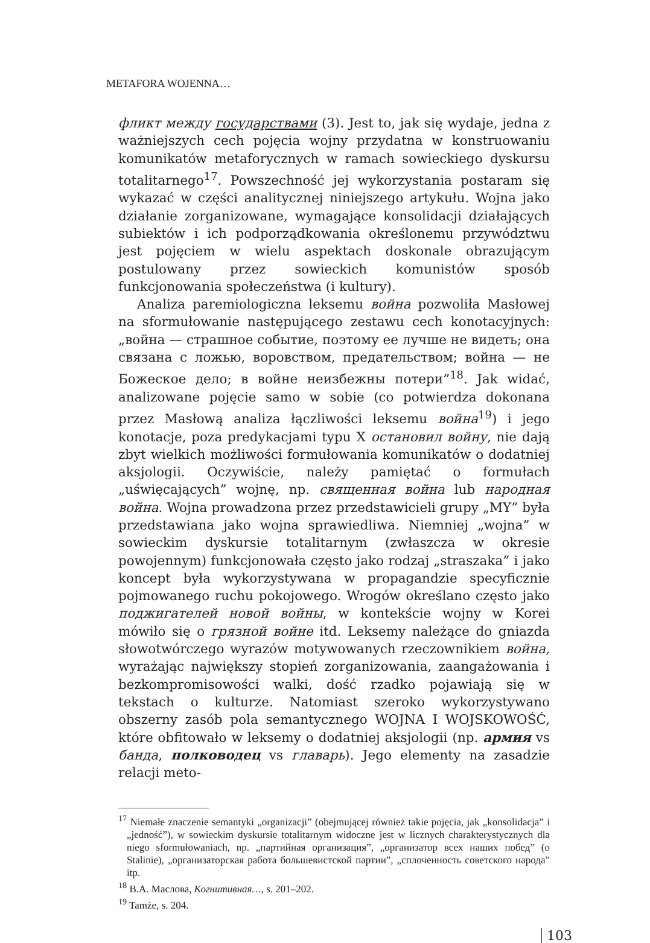METAFORA WOJENNA…
фликт между государствами (3). Jest to, jak się wydaje, jedna z ważniejszych cech pojęcia wojny przydatna w konstruowaniu komunikatów metaforycznych w ramach sowieckiego dyskursu totalitarnego<sup>17</sup>. Powszechność jej wykorzystania postaram się wykazać w części analitycznej niniejszego artykułu. Wojna jako działanie zorganizowane, wymagające konsolidacji działających subiektów i ich podporządkowania określonemu przywództwu jest pojęciem w wielu aspektach doskonale obrazującym postulowany przez sowieckich komunistów sposób funkcjonowania społeczeństwa (i kultury).
Analiza paremiologiczna leksemu война pozwoliła Masłowej na sformułowanie następującego zestawu cech konotacyjnych: „война — страшное событие, поэтому ее лучше не видеть; она связана с ложью, воровством, предательством; война — не Божеское дело; в войне неизбежны потери”<sup>18</sup>. Jak widać, analizowane pojęcie samo w sobie (co potwierdza dokonana przez Masłową analiza łączliwości leksemu война<sup>19</sup>) i jego konotacje, poza predykacjami typu X остановил войну, nie dają zbyt wielkich możliwości formułowania komunikatów o dodatniej aksjologii. Oczywiście, należy pamiętać o formułach „uświęcających” wojnę, np. священная война lub народная война. Wojna prowadzona przez przedstawicieli grupy „MY” była przedstawiana jako wojna sprawiedliwa. Niemniej „wojna” w sowieckim dyskursie totalitarnym (zwłaszcza w okresie powojennym) funkcjonowała często jako rodzaj „straszaka” i jako koncept była wykorzystywana w propagandzie specyficznie pojmowanego ruchu pokojowego. Wrogów określano często jako поджигателей новой войны, w kontekście wojny w Korei mówiło się o грязной войне itd. Leksemy należące do gniazda słowotwórczego wyrazów motywowanych rzeczownikiem война, wyrażając największy stopień zorganizowania, zaangażowania i bezkompromisowości walki, dość rzadko pojawiają się w tekstach o kulturze. Natomiast szeroko wykorzystywano obszerny zasób pola semantycznego WOJNA I WOJSKOWOŚĆ, które obfitowało w leksemy o dodatniej aksjologii (np. армия vs банда, полководец vs главарь). Jego elementy na zasadzie relacji meto-
<sup>17</sup> Niemałe znaczenie semantyki „organizacji” (obejmującej również takie pojęcia, jak „konsolidacja” i „jedność”), w sowieckim dyskursie totalitarnym widoczne jest w licznych charakterystycznych dla niego sformułowaniach, np. „партийная организация”, „организатор всех наших побед” (o Stalinie), „организаторская работа большевистской партии”, „сплоченность советского народа” itp.
<sup>18</sup> В.А. Маслова, Когнитивная…, s. 201–202.
<sup>19</sup> Tamże, s. 204.
103